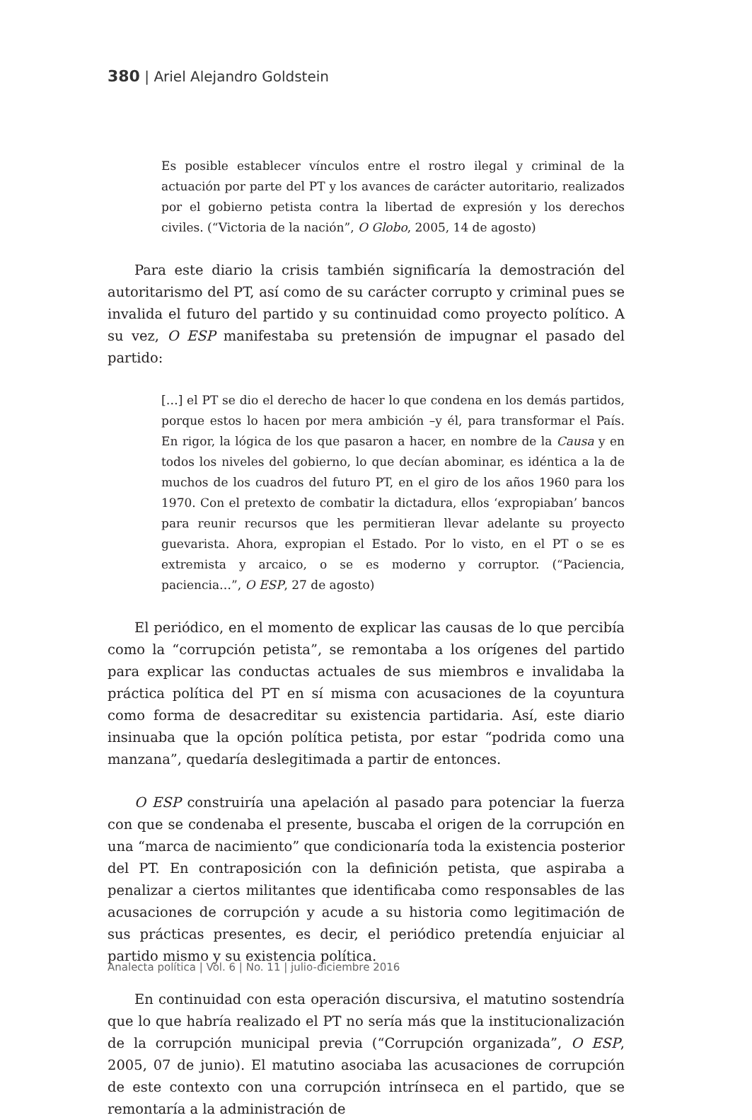380 | Ariel Alejandro Goldstein
Es posible establecer vínculos entre el rostro ilegal y criminal de la actuación por parte del PT y los avances de carácter autoritario, realizados por el gobierno petista contra la libertad de expresión y los derechos civiles. (“Victoria de la nación”, O Globo, 2005, 14 de agosto)
Para este diario la crisis también significaría la demostración del autoritarismo del PT, así como de su carácter corrupto y criminal pues se invalida el futuro del partido y su continuidad como proyecto político. A su vez, O ESP manifestaba su pretensión de impugnar el pasado del partido:
[…] el PT se dio el derecho de hacer lo que condena en los demás partidos, porque estos lo hacen por mera ambición –y él, para transformar el País. En rigor, la lógica de los que pasaron a hacer, en nombre de la Causa y en todos los niveles del gobierno, lo que decían abominar, es idéntica a la de muchos de los cuadros del futuro PT, en el giro de los años 1960 para los 1970. Con el pretexto de combatir la dictadura, ellos ‘expropiaban’ bancos para reunir recursos que les permitieran llevar adelante su proyecto guevarista. Ahora, expropian el Estado. Por lo visto, en el PT o se es extremista y arcaico, o se es moderno y corruptor. (“Paciencia, paciencia…”, O ESP, 27 de agosto)
El periódico, en el momento de explicar las causas de lo que percibía como la “corrupción petista”, se remontaba a los orígenes del partido para explicar las conductas actuales de sus miembros e invalidaba la práctica política del PT en sí misma con acusaciones de la coyuntura como forma de desacreditar su existencia partidaria. Así, este diario insinuaba que la opción política petista, por estar “podrida como una manzana”, quedaría deslegitimada a partir de entonces.
O ESP construiría una apelación al pasado para potenciar la fuerza con que se condenaba el presente, buscaba el origen de la corrupción en una “marca de nacimiento” que condicionaría toda la existencia posterior del PT. En contraposición con la definición petista, que aspiraba a penalizar a ciertos militantes que identificaba como responsables de las acusaciones de corrupción y acude a su historia como legitimación de sus prácticas presentes, es decir, el periódico pretendía enjuiciar al partido mismo y su existencia política.
En continuidad con esta operación discursiva, el matutino sostendría que lo que habría realizado el PT no sería más que la institucionalización de la corrupción municipal previa (“Corrupción organizada”, O ESP, 2005, 07 de junio). El matutino asociaba las acusaciones de corrupción de este contexto con una corrupción intrínseca en el partido, que se remontaría a la administración de
Analecta política | Vol. 6 | No. 11 | julio-diciembre 2016